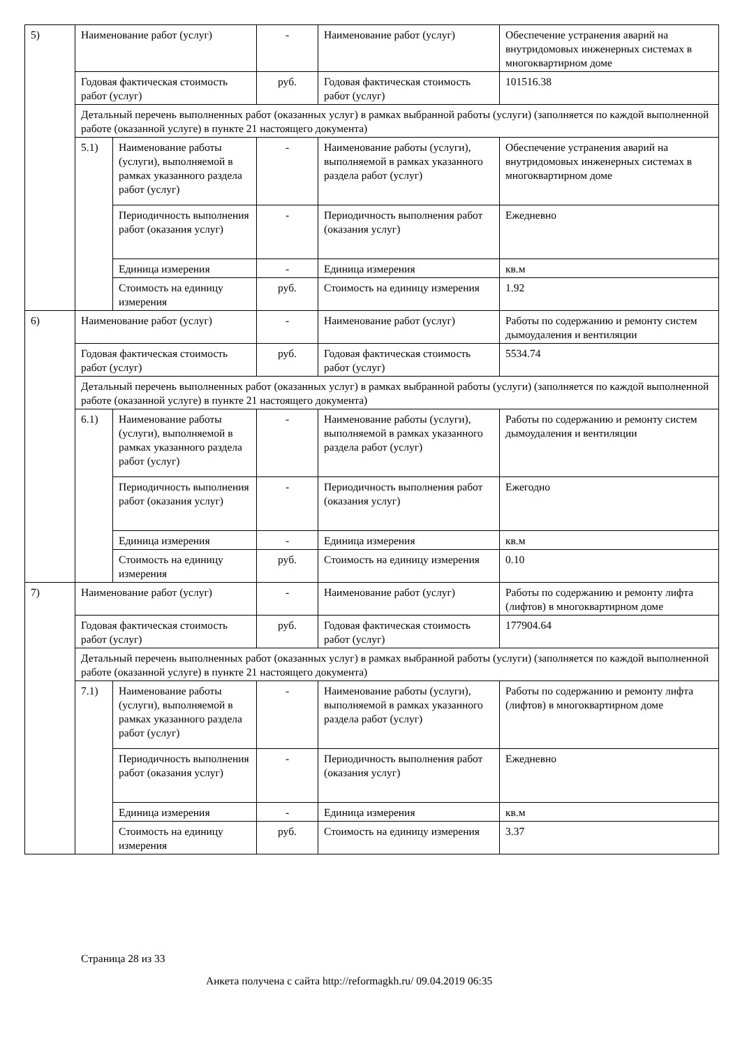| 5) | Наименование работ (услуг) | | - | Наименование работ (услуг) | Обеспечение устранения аварий на внутридомовых инженерных системах в многоквартирном доме |
| | Годовая фактическая стоимость работ (услуг) | | руб. | Годовая фактическая стоимость работ (услуг) | 101516.38 |
| | Детальный перечень выполненных работ (оказанных услуг) в рамках выбранной работы (услуги) (заполняется по каждой выполненной работе (оказанной услуге) в пункте 21 настоящего документа) | | | | |
| | 5.1) | Наименование работы (услуги), выполняемой в рамках указанного раздела работ (услуг) | - | Наименование работы (услуги), выполняемой в рамках указанного раздела работ (услуг) | Обеспечение устранения аварий на внутридомовых инженерных системах в многоквартирном доме |
| | | Периодичность выполнения работ (оказания услуг) | - | Периодичность выполнения работ (оказания услуг) | Ежедневно |
| | | Единица измерения | - | Единица измерения | кв.м |
| | | Стоимость на единицу измерения | руб. | Стоимость на единицу измерения | 1.92 |
| 6) | Наименование работ (услуг) | | - | Наименование работ (услуг) | Работы по содержанию и ремонту систем дымоудаления и вентиляции |
| | Годовая фактическая стоимость работ (услуг) | | руб. | Годовая фактическая стоимость работ (услуг) | 5534.74 |
| | Детальный перечень выполненных работ (оказанных услуг) в рамках выбранной работы (услуги) (заполняется по каждой выполненной работе (оказанной услуге) в пункте 21 настоящего документа) | | | | |
| | 6.1) | Наименование работы (услуги), выполняемой в рамках указанного раздела работ (услуг) | - | Наименование работы (услуги), выполняемой в рамках указанного раздела работ (услуг) | Работы по содержанию и ремонту систем дымоудаления и вентиляции |
| | | Периодичность выполнения работ (оказания услуг) | - | Периодичность выполнения работ (оказания услуг) | Ежегодно |
| | | Единица измерения | - | Единица измерения | кв.м |
| | | Стоимость на единицу измерения | руб. | Стоимость на единицу измерения | 0.10 |
| 7) | Наименование работ (услуг) | | - | Наименование работ (услуг) | Работы по содержанию и ремонту лифта (лифтов) в многоквартирном доме |
| | Годовая фактическая стоимость работ (услуг) | | руб. | Годовая фактическая стоимость работ (услуг) | 177904.64 |
| | Детальный перечень выполненных работ (оказанных услуг) в рамках выбранной работы (услуги) (заполняется по каждой выполненной работе (оказанной услуге) в пункте 21 настоящего документа) | | | | |
| | 7.1) | Наименование работы (услуги), выполняемой в рамках указанного раздела работ (услуг) | - | Наименование работы (услуги), выполняемой в рамках указанного раздела работ (услуг) | Работы по содержанию и ремонту лифта (лифтов) в многоквартирном доме |
| | | Периодичность выполнения работ (оказания услуг) | - | Периодичность выполнения работ (оказания услуг) | Ежедневно |
| | | Единица измерения | - | Единица измерения | кв.м |
| | | Стоимость на единицу измерения | руб. | Стоимость на единицу измерения | 3.37 |
Страница 28 из 33
Анкета получена с сайта http://reformagkh.ru/ 09.04.2019 06:35